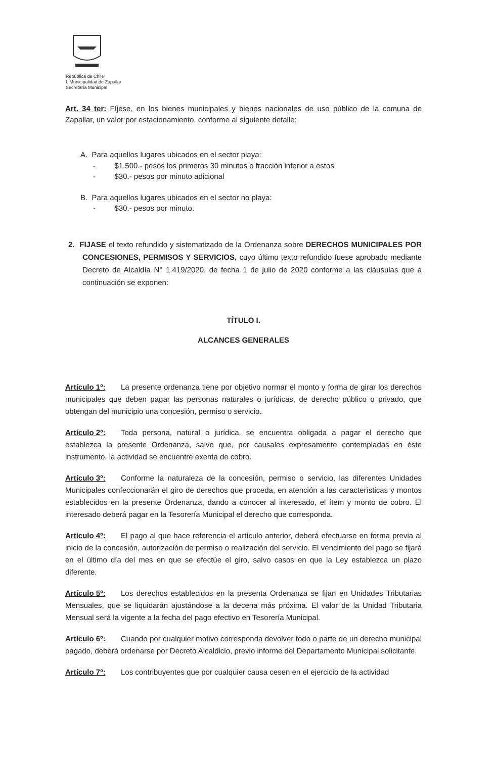República de Chile
I. Municipalidad de Zapallar
Secretaría Municipal
Art. 34 ter: Fíjese, en los bienes municipales y bienes nacionales de uso público de la comuna de Zapallar, un valor por estacionamiento, conforme al siguiente detalle:
A. Para aquellos lugares ubicados en el sector playa:
- $1.500.- pesos los primeros 30 minutos o fracción inferior a estos
- $30.- pesos por minuto adicional
B. Para aquellos lugares ubicados en el sector no playa:
- $30.- pesos por minuto.
2. FIJASE el texto refundido y sistematizado de la Ordenanza sobre DERECHOS MUNICIPALES POR CONCESIONES, PERMISOS Y SERVICIOS, cuyo último texto refundido fuese aprobado mediante Decreto de Alcaldía N° 1.419/2020, de fecha 1 de julio de 2020 conforme a las cláusulas que a continuación se exponen:
TÍTULO I.
ALCANCES GENERALES
Artículo 1º: La presente ordenanza tiene por objetivo normar el monto y forma de girar los derechos municipales que deben pagar las personas naturales o jurídicas, de derecho público o privado, que obtengan del municipio una concesión, permiso o servicio.
Artículo 2º: Toda persona, natural o jurídica, se encuentra obligada a pagar el derecho que establezca la presente Ordenanza, salvo que, por causales expresamente contempladas en éste instrumento, la actividad se encuentre exenta de cobro.
Artículo 3º: Conforme la naturaleza de la concesión, permiso o servicio, las diferentes Unidades Municipales confeccionarán el giro de derechos que proceda, en atención a las características y montos establecidos en la presente Ordenanza, dando a conocer al interesado, el ítem y monto de cobro. El interesado deberá pagar en la Tesorería Municipal el derecho que corresponda.
Artículo 4º: El pago al que hace referencia el artículo anterior, deberá efectuarse en forma previa al inicio de la concesión, autorización de permiso o realización del servicio. El vencimiento del pago se fijará en el último día del mes en que se efectúe el giro, salvo casos en que la Ley establezca un plazo diferente.
Artículo 5º: Los derechos establecidos en la presenta Ordenanza se fijan en Unidades Tributarias Mensuales, que se liquidarán ajustándose a la decena más próxima. El valor de la Unidad Tributaria Mensual será la vigente a la fecha del pago efectivo en Tesorería Municipal.
Artículo 6º: Cuando por cualquier motivo corresponda devolver todo o parte de un derecho municipal pagado, deberá ordenarse por Decreto Alcaldicio, previo informe del Departamento Municipal solicitante.
Artículo 7º: Los contribuyentes que por cualquier causa cesen en el ejercicio de la actividad